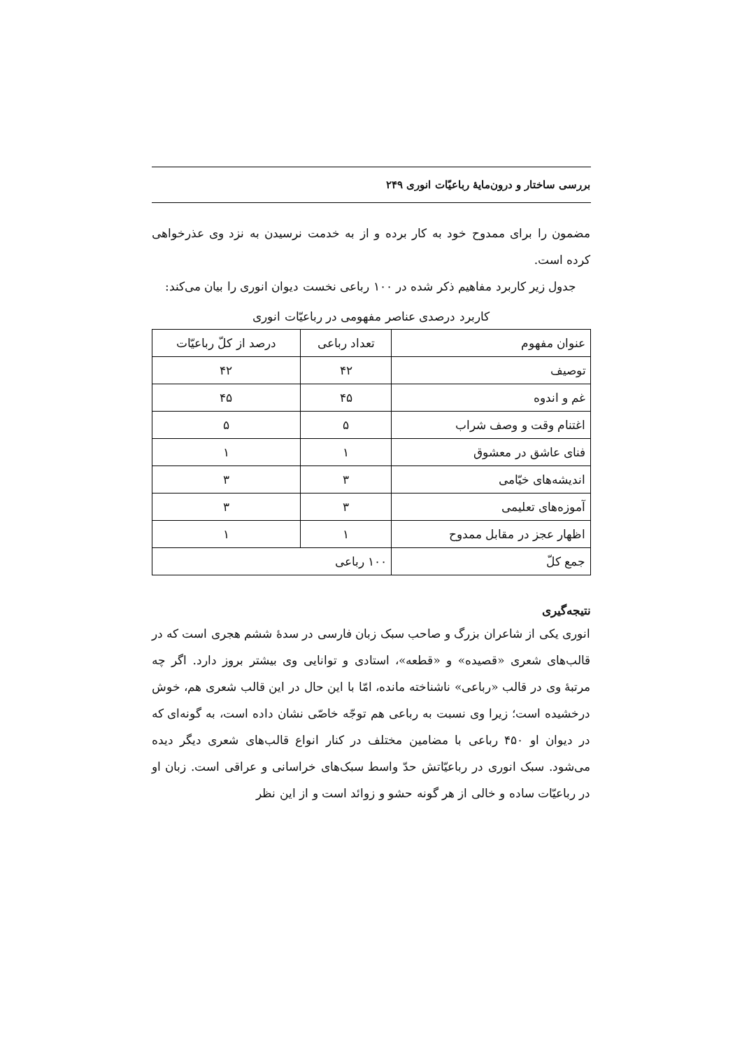بررسی ساختار و درون‌مایهٔ رباعیّات انوری ۲۴۹
مضمون را برای ممدوح خود به کار برده و از به خدمت نرسیدن به نزد وی عذرخواهی کرده است.
جدول زیر کاربرد مفاهیم ذکر شده در ۱۰۰ رباعی نخست دیوان انوری را بیان می‌کند:
کاربرد درصدی عناصر مفهومی در رباعیّات انوری
| عنوان مفهوم | تعداد رباعی | درصد از کلّ رباعیّات |
| --- | --- | --- |
| توصیف | ۴۲ | ۴۲ |
| غم و اندوه | ۴۵ | ۴۵ |
| اغتنام وقت و وصف شراب | ۵ | ۵ |
| فنای عاشق در معشوق | ۱ | ۱ |
| اندیشه‌های خیّامی | ۳ | ۳ |
| آموزه‌های تعلیمی | ۳ | ۳ |
| اظهار عجز در مقابل ممدوح | ۱ | ۱ |
| جمع کلّ | ۱۰۰ رباعی | |
نتیجه‌گیری
انوری یکی از شاعران بزرگ و صاحب سبک زبان فارسی در سدهٔ ششم هجری است که در قالب‌های شعری «قصیده» و «قطعه»، استادی و توانایی وی بیشتر بروز دارد. اگر چه مرتبهٔ وی در قالب «رباعی» ناشناخته مانده، امّا با این حال در این قالب شعری هم، خوش درخشیده است؛ زیرا وی نسبت به رباعی هم توجّه خاصّی نشان داده است، به گونه‌ای که در دیوان او ۴۵۰ رباعی با مضامین مختلف در کنار انواع قالب‌های شعری دیگر دیده می‌شود. سبک انوری در رباعیّاتش حدّ واسط سبک‌های خراسانی و عراقی است. زبان او در رباعیّات ساده و خالی از هر گونه حشو و زوائد است و از این نظر